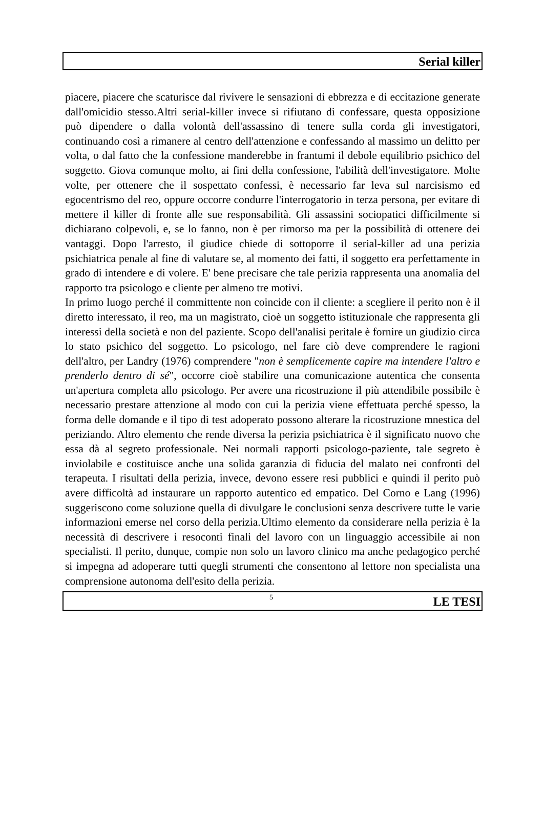Serial killer
piacere, piacere che scaturisce dal rivivere le sensazioni di ebbrezza e di eccitazione generate dall'omicidio stesso.Altri serial-killer invece si rifiutano di confessare, questa opposizione può dipendere o dalla volontà dell'assassino di tenere sulla corda gli investigatori, continuando così a rimanere al centro dell'attenzione e confessando al massimo un delitto per volta, o dal fatto che la confessione manderebbe in frantumi il debole equilibrio psichico del soggetto. Giova comunque molto, ai fini della confessione, l'abilità dell'investigatore. Molte volte, per ottenere che il sospettato confessi, è necessario far leva sul narcisismo ed egocentrismo del reo, oppure occorre condurre l'interrogatorio in terza persona, per evitare di mettere il killer di fronte alle sue responsabilità. Gli assassini sociopatici difficilmente si dichiarano colpevoli, e, se lo fanno, non è per rimorso ma per la possibilità di ottenere dei vantaggi. Dopo l'arresto, il giudice chiede di sottoporre il serial-killer ad una perizia psichiatrica penale al fine di valutare se, al momento dei fatti, il soggetto era perfettamente in grado di intendere e di volere. E' bene precisare che tale perizia rappresenta una anomalia del rapporto tra psicologo e cliente per almeno tre motivi.
In primo luogo perché il committente non coincide con il cliente: a scegliere il perito non è il diretto interessato, il reo, ma un magistrato, cioè un soggetto istituzionale che rappresenta gli interessi della società e non del paziente. Scopo dell'analisi peritale è fornire un giudizio circa lo stato psichico del soggetto. Lo psicologo, nel fare ciò deve comprendere le ragioni dell'altro, per Landry (1976) comprendere "non è semplicemente capire ma intendere l'altro e prenderlo dentro di sé", occorre cioè stabilire una comunicazione autentica che consenta un'apertura completa allo psicologo. Per avere una ricostruzione il più attendibile possibile è necessario prestare attenzione al modo con cui la perizia viene effettuata perché spesso, la forma delle domande e il tipo di test adoperato possono alterare la ricostruzione mnestica del periziando. Altro elemento che rende diversa la perizia psichiatrica è il significato nuovo che essa dà al segreto professionale. Nei normali rapporti psicologo-paziente, tale segreto è inviolabile e costituisce anche una solida garanzia di fiducia del malato nei confronti del terapeuta. I risultati della perizia, invece, devono essere resi pubblici e quindi il perito può avere difficoltà ad instaurare un rapporto autentico ed empatico. Del Corno e Lang (1996) suggeriscono come soluzione quella di divulgare le conclusioni senza descrivere tutte le varie informazioni emerse nel corso della perizia.Ultimo elemento da considerare nella perizia è la necessità di descrivere i resoconti finali del lavoro con un linguaggio accessibile ai non specialisti. Il perito, dunque, compie non solo un lavoro clinico ma anche pedagogico perché si impegna ad adoperare tutti quegli strumenti che consentono al lettore non specialista una comprensione autonoma dell'esito della perizia.
5 LE TESI